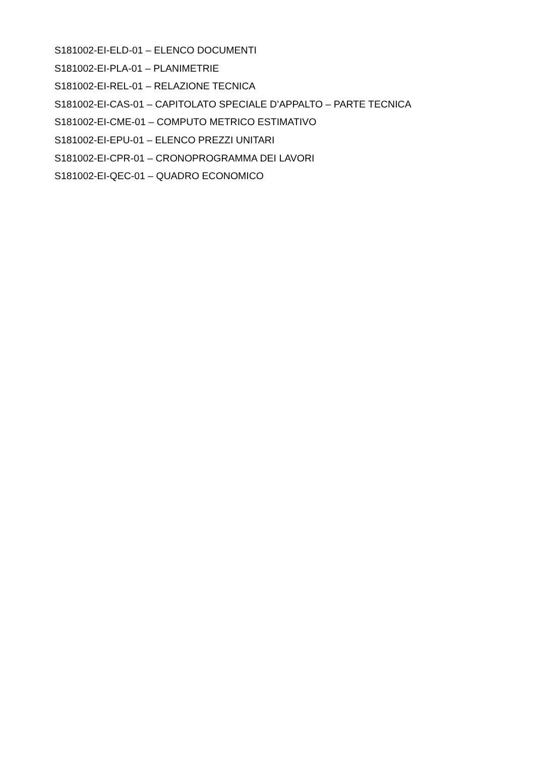S181002-EI-ELD-01 – ELENCO DOCUMENTI
S181002-EI-PLA-01 – PLANIMETRIE
S181002-EI-REL-01 – RELAZIONE TECNICA
S181002-EI-CAS-01 – CAPITOLATO SPECIALE D’APPALTO – PARTE TECNICA
S181002-EI-CME-01 – COMPUTO METRICO ESTIMATIVO
S181002-EI-EPU-01 – ELENCO PREZZI UNITARI
S181002-EI-CPR-01 – CRONOPROGRAMMA DEI LAVORI
S181002-EI-QEC-01 – QUADRO ECONOMICO